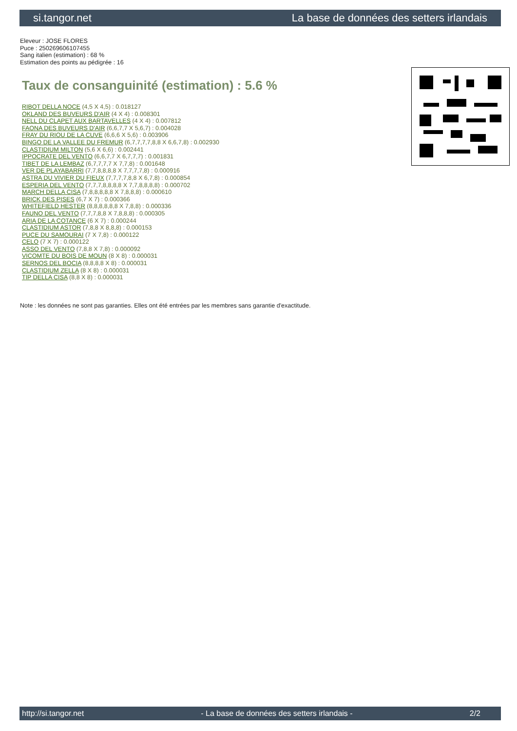si.tangor.net La base de données des setters irlandais
Eleveur : JOSE FLORES
Puce : 250269606107455
Sang italien (estimation) : 68 %
Estimation des points au pédigrée : 16
Taux de consanguinité (estimation) : 5.6 %
RIBOT DELLA NOCE (4,5 X 4,5) : 0.018127
OKLAND DES BUVEURS D'AIR (4 X 4) : 0.008301
NELL DU CLAPET AUX BARTAVELLES (4 X 4) : 0.007812
FAONA DES BUVEURS D'AIR (6,6,7,7 X 5,6,7) : 0.004028
FRAY DU RIOU DE LA CUVE (6,6,6 X 5,6) : 0.003906
BINGO DE LA VALLEE DU FREMUR (6,7,7,7,7,8,8 X 6,6,7,8) : 0.002930
CLASTIDIUM MILTON (5,6 X 6,6) : 0.002441
IPPOCRATE DEL VENTO (6,6,7,7 X 6,7,7,7) : 0.001831
TIBET DE LA LEMBAZ (6,7,7,7,7 X 7,7,8) : 0.001648
VER DE PLAYABARRI (7,7,8,8,8,8 X 7,7,7,7,8) : 0.000916
ASTRA DU VIVIER DU FIEUX (7,7,7,7,8,8 X 6,7,8) : 0.000854
ESPERIA DEL VENTO (7,7,7,8,8,8,8 X 7,7,8,8,8,8) : 0.000702
MARCH DELLA CISA (7,8,8,8,8,8 X 7,8,8,8) : 0.000610
BRICK DES PISES (6,7 X 7) : 0.000366
WHITEFIELD HESTER (8,8,8,8,8,8 X 7,8,8) : 0.000336
FAUNO DEL VENTO (7,7,7,8,8 X 7,8,8,8) : 0.000305
ARIA DE LA COTANCE (6 X 7) : 0.000244
CLASTIDIUM ASTOR (7,8,8 X 8,8,8) : 0.000153
PUCE DU SAMOURAI (7 X 7,8) : 0.000122
CELO (7 X 7) : 0.000122
ASSO DEL VENTO (7,8,8 X 7,8) : 0.000092
VICOMTE DU BOIS DE MOUN (8 X 8) : 0.000031
SERNOS DEL BOCIA (8,8,8,8 X 8) : 0.000031
CLASTIDIUM ZELLA (8 X 8) : 0.000031
TIP DELLA CISA (8,8 X 8) : 0.000031
Note : les données ne sont pas garanties. Elles ont été entrées par les membres sans garantie d'exactitude.
http://si.tangor.net - La base de données des setters irlandais - 2/2